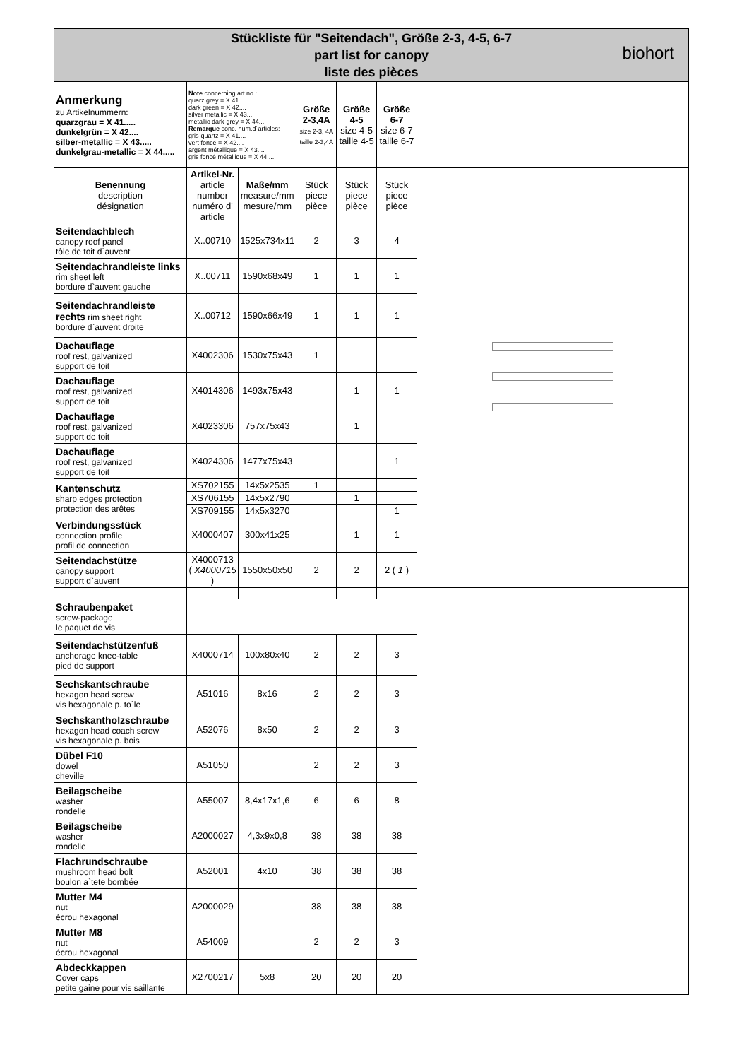| Stückliste für "Seitendach", Größe 2-3, 4-5, 6-7 part list for canopy liste des pièces biohort | | | | | | |
| Anmerkung zu Artikelnummern: quarzgrau = X 41..... dunkelgrün = X 42.... silber-metallic = X 43..... dunkelgrau-metallic = X 44..... | Note concerning art.no.: quarz grey = X 41.... dark green = X 42.... silver metallic = X 43.... metallic dark-grey = X 44.... Remarque conc. num.d´articles: gris-quartz = X 41.... vert foncé = X 42.... argent métallique = X 43.... gris foncé métallique = X 44.... | | Größe 2-3,4A size 2-3, 4A taille 2-3,4A | Größe 4-5 size 4-5 taille 4-5 | Größe 6-7 size 6-7 taille 6-7 | |
| Benennung description désignation | Artikel-Nr. article number numéro d' article | Maße/mm measure/mm mesure/mm | Stück piece pièce | Stück piece pièce | Stück piece pièce | |
| Seitendachblech canopy roof panel tôle de toit d`auvent | X..00710 | 1525x734x11 | 2 | 3 | 4 | |
| Seitendachrandleiste links rim sheet left bordure d`auvent gauche | X..00711 | 1590x68x49 | 1 | 1 | 1 | |
| Seitendachrandleiste rechts rim sheet right bordure d`auvent droite | X..00712 | 1590x66x49 | 1 | 1 | 1 | |
| Dachauflage roof rest, galvanized support de toit | X4002306 | 1530x75x43 | 1 | | | |
| Dachauflage roof rest, galvanized support de toit | X4014306 | 1493x75x43 | | 1 | 1 | |
| Dachauflage roof rest, galvanized support de toit | X4023306 | 757x75x43 | | 1 | | |
| Dachauflage roof rest, galvanized support de toit | X4024306 | 1477x75x43 | | | 1 | |
| Kantenschutz sharp edges protection protection des arêtes | XS702155 | 14x5x2535 | 1 | | | |
| | XS706155 | 14x5x2790 | | 1 | | |
| | XS709155 | 14x5x3270 | | | 1 | |
| Verbindungsstück connection profile profil de connection | X4000407 | 300x41x25 | | 1 | 1 | |
| Seitendachstütze canopy support support d`auvent | X4000713 ( X4000715 ) | 1550x50x50 | 2 | 2 | 2 ( 1 ) | |
| Schraubenpaket screw-package le paquet de vis | | | | | | |
| Seitendachstützenfuß anchorage knee-table pied de support | X4000714 | 100x80x40 | 2 | 2 | 3 | |
| Sechskantschraube hexagon head screw vis hexagonale p. to`le | A51016 | 8x16 | 2 | 2 | 3 | |
| Sechskantholzschraube hexagon head coach screw vis hexagonale p. bois | A52076 | 8x50 | 2 | 2 | 3 | |
| Dübel F10 dowel cheville | A51050 | | 2 | 2 | 3 | |
| Beilagscheibe washer rondelle | A55007 | 8,4x17x1,6 | 6 | 6 | 8 | |
| Beilagscheibe washer rondelle | A2000027 | 4,3x9x0,8 | 38 | 38 | 38 | |
| Flachrundschraube mushroom head bolt boulon a`tete bombée | A52001 | 4x10 | 38 | 38 | 38 | |
| Mutter M4 nut écrou hexagonal | A2000029 | | 38 | 38 | 38 | |
| Mutter M8 nut écrou hexagonal | A54009 | | 2 | 2 | 3 | |
| Abdeckkappen Cover caps petite gaine pour vis saillante | X2700217 | 5x8 | 20 | 20 | 20 | |